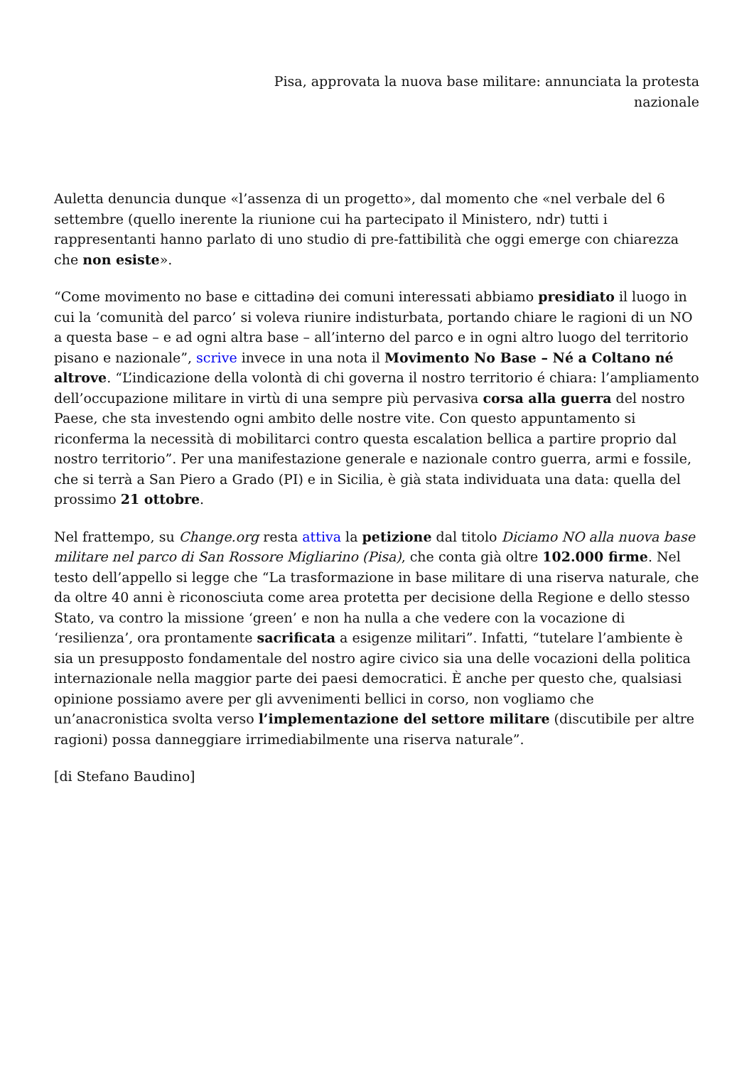Pisa, approvata la nuova base militare: annunciata la protesta
nazionale
Auletta denuncia dunque «l’assenza di un progetto», dal momento che «nel verbale del 6 settembre (quello inerente la riunione cui ha partecipato il Ministero, ndr) tutti i rappresentanti hanno parlato di uno studio di pre-fattibilità che oggi emerge con chiarezza che non esiste».
“Come movimento no base e cittadinə dei comuni interessati abbiamo presidiato il luogo in cui la ‘comunità del parco’ si voleva riunire indisturbata, portando chiare le ragioni di un NO a questa base – e ad ogni altra base – all’interno del parco e in ogni altro luogo del territorio pisano e nazionale”, scrive invece in una nota il Movimento No Base – Né a Coltano né altrove. “L’indicazione della volontà di chi governa il nostro territorio é chiara: l’ampliamento dell’occupazione militare in virtù di una sempre più pervasiva corsa alla guerra del nostro Paese, che sta investendo ogni ambito delle nostre vite. Con questo appuntamento si riconferma la necessità di mobilitarci contro questa escalation bellica a partire proprio dal nostro territorio”. Per una manifestazione generale e nazionale contro guerra, armi e fossile, che si terrà a San Piero a Grado (PI) e in Sicilia, è già stata individuata una data: quella del prossimo 21 ottobre.
Nel frattempo, su Change.org resta attiva la petizione dal titolo Diciamo NO alla nuova base militare nel parco di San Rossore Migliarino (Pisa), che conta già oltre 102.000 firme. Nel testo dell’appello si legge che “La trasformazione in base militare di una riserva naturale, che da oltre 40 anni è riconosciuta come area protetta per decisione della Regione e dello stesso Stato, va contro la missione ‘green’ e non ha nulla a che vedere con la vocazione di ‘resilienza’, ora prontamente sacrificata a esigenze militari”. Infatti, “tutelare l’ambiente è sia un presupposto fondamentale del nostro agire civico sia una delle vocazioni della politica internazionale nella maggior parte dei paesi democratici. È anche per questo che, qualsiasi opinione possiamo avere per gli avvenimenti bellici in corso, non vogliamo che un’anacronistica svolta verso l’implementazione del settore militare (discutibile per altre ragioni) possa danneggiare irrimediabilmente una riserva naturale”.
[di Stefano Baudino]